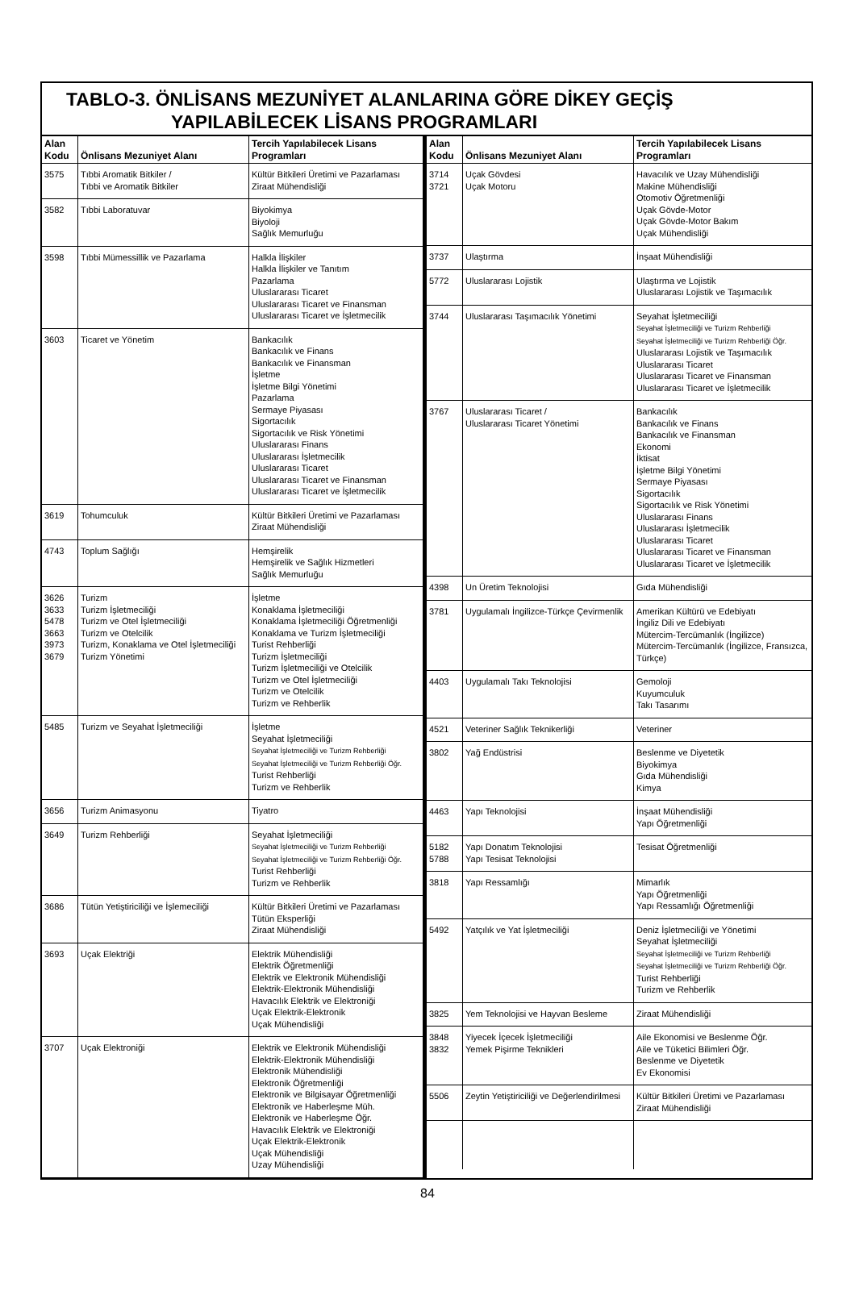TABLO-3. ÖNLİSANS MEZUNİYET ALANLARINA GÖRE DİKEY GEÇİŞ
YAPILABİLECEK LİSANS PROGRAMLARI
| Alan Kodu | Önlisans Mezuniyet Alanı | Tercih Yapılabilecek Lisans Programları |
| --- | --- | --- |
| 3575 | Tıbbi Aromatik Bitkiler / Tıbbi ve Aromatik Bitkiler | Kültür Bitkileri Üretimi ve Pazarlaması Ziraat Mühendisliği |
| 3582 | Tıbbi Laboratuvar | Biyokimya Biyoloji Sağlık Memurluğu |
| 3598 | Tıbbi Mümessillik ve Pazarlama | Halkla İlişkiler Halkla İlişkiler ve Tanıtım Pazarlama Uluslararası Ticaret Uluslararası Ticaret ve Finansman Uluslararası Ticaret ve İşletmecilik |
| 3603 | Ticaret ve Yönetim | Bankacılık Bankacılık ve Finans Bankacılık ve Finansman İşletme İşletme Bilgi Yönetimi Pazarlama Sermaye Piyasası Sigortacılık Sigortacılık ve Risk Yönetimi Uluslararası Finans Uluslararası İşletmecilik Uluslararası Ticaret Uluslararası Ticaret ve Finansman Uluslararası Ticaret ve İşletmecilik |
| 3619 | Tohumculuk | Kültür Bitkileri Üretimi ve Pazarlaması Ziraat Mühendisliği |
| 4743 | Toplum Sağlığı | Hemşirelik Hemşirelik ve Sağlık Hizmetleri Sağlık Memurluğu |
| 3626 3633 5478 3663 3973 3679 | Turizm Turizm İşletmeciliği Turizm ve Otel İşletmeciliği Turizm ve Otelcilik Turizm, Konaklama ve Otel İşletmeciliği Turizm Yönetimi | İşletme Konaklama İşletmeciliği Konaklama İşletmeciliği Öğretmenliği Konaklama ve Turizm İşletmeciliği Turist Rehberliği Turizm İşletmeciliği Turizm İşletmeciliği ve Otelcilik Turizm ve Otel İşletmeciliği Turizm ve Otelcilik Turizm ve Rehberlik |
| 5485 | Turizm ve Seyahat İşletmeciliği | İşletme Seyahat İşletmeciliği Seyahat İşletmeciliği ve Turizm Rehberliği Seyahat İşletmeciliği ve Turizm Rehberliği Öğr. Turist Rehberliği Turizm ve Rehberlik |
| 3656 | Turizm Animasyonu | Tiyatro |
| 3649 | Turizm Rehberliği | Seyahat İşletmeciliği Seyahat İşletmeciliği ve Turizm Rehberliği Seyahat İşletmeciliği ve Turizm Rehberliği Öğr. Turist Rehberliği Turizm ve Rehberlik |
| 3686 | Tütün Yetiştiriciliği ve İşlemeciliği | Kültür Bitkileri Üretimi ve Pazarlaması Tütün Eksperliği Ziraat Mühendisliği |
| 3693 | Uçak Elektriği | Elektrik Mühendisliği Elektrik Öğretmenliği Elektrik ve Elektronik Mühendisliği Elektrik-Elektronik Mühendisliği Havacılık Elektrik ve Elektroniği Uçak Elektrik-Elektronik Uçak Mühendisliği |
| 3707 | Uçak Elektroniği | Elektrik ve Elektronik Mühendisliği Elektrik-Elektronik Mühendisliği Elektronik Mühendisliği Elektronik Öğretmenliği Elektronik ve Bilgisayar Öğretmenliği Elektronik ve Haberleşme Müh. Elektronik ve Haberleşme Öğr. Havacılık Elektrik ve Elektroniği Uçak Elektrik-Elektronik Uçak Mühendisliği Uzay Mühendisliği |
| Alan Kodu | Önlisans Mezuniyet Alanı | Tercih Yapılabilecek Lisans Programları |
| --- | --- | --- |
| 3714 3721 | Uçak Gövdesi Uçak Motoru | Havacılık ve Uzay Mühendisliği Makine Mühendisliği Otomotiv Öğretmenliği Uçak Gövde-Motor Uçak Gövde-Motor Bakım Uçak Mühendisliği |
| 3737 | Ulaştırma | İnşaat Mühendisliği |
| 5772 | Uluslararası Lojistik | Ulaştırma ve Lojistik Uluslararası Lojistik ve Taşımacılık |
| 3744 | Uluslararası Taşımacılık Yönetimi | Seyahat İşletmeciliği Seyahat İşletmeciliği ve Turizm Rehberliği Seyahat İşletmeciliği ve Turizm Rehberliği Öğr. Uluslararası Lojistik ve Taşımacılık Uluslararası Ticaret Uluslararası Ticaret ve Finansman Uluslararası Ticaret ve İşletmecilik |
| 3767 | Uluslararası Ticaret / Uluslararası Ticaret Yönetimi | Bankacılık Bankacılık ve Finans Bankacılık ve Finansman Ekonomi İktisat İşletme Bilgi Yönetimi Sermaye Piyasası Sigortacılık Sigortacılık ve Risk Yönetimi Uluslararası Finans Uluslararası İşletmecilik Uluslararası Ticaret Uluslararası Ticaret ve Finansman Uluslararası Ticaret ve İşletmecilik |
| 4398 | Un Üretim Teknolojisi | Gıda Mühendisliği |
| 3781 | Uygulamalı İngilizce-Türkçe Çevirmenlik | Amerikan Kültürü ve Edebiyatı İngiliz Dili ve Edebiyatı Mütercim-Tercümanlık (İngilizce) Mütercim-Tercümanlık (İngilizce, Fransızca, Türkçe) |
| 4403 | Uygulamalı Takı Teknolojisi | Gemoloji Kuyumculuk Takı Tasarımı |
| 4521 | Veteriner Sağlık Teknikerliği | Veteriner |
| 3802 | Yağ Endüstrisi | Beslenme ve Diyetetik Biyokimya Gıda Mühendisliği Kimya |
| 4463 | Yapı Teknolojisi | İnşaat Mühendisliği Yapı Öğretmenliği |
| 5182 5788 | Yapı Donatım Teknolojisi Yapı Tesisat Teknolojisi | Tesisat Öğretmenliği |
| 3818 | Yapı Ressamlığı | Mimarlık Yapı Öğretmenliği Yapı Ressamlığı Öğretmenliği |
| 5492 | Yatçılık ve Yat İşletmeciliği | Deniz İşletmeciliği ve Yönetimi Seyahat İşletmeciliği Seyahat İşletmeciliği ve Turizm Rehberliği Seyahat İşletmeciliği ve Turizm Rehberliği Öğr. Turist Rehberliği Turizm ve Rehberlik |
| 3825 | Yem Teknolojisi ve Hayvan Besleme | Ziraat Mühendisliği |
| 3848 3832 | Yiyecek İçecek İşletmeciliği Yemek Pişirme Teknikleri | Aile Ekonomisi ve Beslenme Öğr. Aile ve Tüketici Bilimleri Öğr. Beslenme ve Diyetetik Ev Ekonomisi |
| 5506 | Zeytin Yetiştiriciliği ve Değerlendirilmesi | Kültür Bitkileri Üretimi ve Pazarlaması Ziraat Mühendisliği |
84